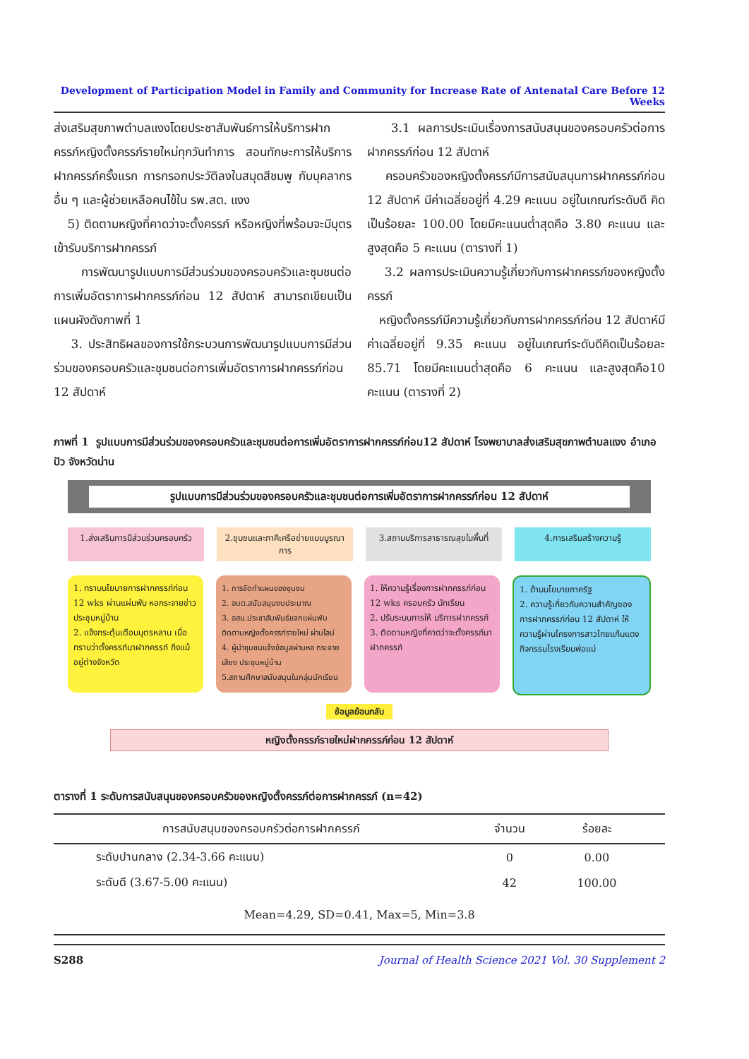Development of Participation Model in Family and Community for Increase Rate of Antenatal Care Before 12 Weeks
ส่งเสริมสุขภาพตำบลแงงโดยประชาสัมพันธ์การให้บริการฝากครรภ์หญิงตั้งครรภ์รายใหม่ทุกวันทำการ สอนทักษะการให้บริการฝากครรภ์ครั้งแรก การกรอกประวัติลงในสมุดสีชมพู กับบุคลากรอื่น ๆ และผู้ช่วยเหลือคนไข้ใน รพ.สต. แงง
5) ติดตามหญิงที่คาดว่าจะตั้งครรภ์ หรือหญิงที่พร้อมจะมีบุตรเข้ารับบริการฝากครรภ์
การพัฒนารูปแบบการมีส่วนร่วมของครอบครัวและชุมชนต่อการเพิ่มอัตราการฝากครรภ์ก่อน 12 สัปดาห์ สามารถเขียนเป็นแผนผังดังภาพที่ 1
3. ประสิทธิผลของการใช้กระบวนการพัฒนารูปแบบการมีส่วนร่วมของครอบครัวและชุมชนต่อการเพิ่มอัตราการฝากครรภ์ก่อน 12 สัปดาห์
3.1 ผลการประเมินเรื่องการสนับสนุนของครอบครัวต่อการฝากครรภ์ก่อน 12 สัปดาห์
ครอบครัวของหญิงตั้งครรภ์มีการสนับสนุนการฝากครรภ์ก่อน 12 สัปดาห์ มีค่าเฉลี่ยอยู่ที่ 4.29 คะแนน อยู่ในเกณฑ์ระดับดี คิดเป็นร้อยละ 100.00 โดยมีคะแนนต่ำสุดคือ 3.80 คะแนน และสูงสุดคือ 5 คะแนน (ตารางที่ 1)
3.2 ผลการประเมินความรู้เกี่ยวกับการฝากครรภ์ของหญิงตั้งครรภ์
หญิงตั้งครรภ์มีความรู้เกี่ยวกับการฝากครรภ์ก่อน 12 สัปดาห์มีค่าเฉลี่ยอยู่ที่ 9.35 คะแนน อยู่ในเกณฑ์ระดับดีคิดเป็นร้อยละ 85.71 โดยมีคะแนนต่ำสุดคือ 6 คะแนน และสูงสุดคือ10 คะแนน (ตารางที่ 2)
ภาพที่ 1 รูปแบบการมีส่วนร่วมของครอบครัวและชุมชนต่อการเพิ่มอัตราการฝากครรภ์ก่อน12 สัปดาห์ โรงพยาบาลส่งเสริมสุขภาพตำบลแงง อำเภอปัว จังหวัดน่าน
รูปแบบการมีส่วนร่วมของครอบครัวและชุมชนต่อการเพิ่มอัตราการฝากครรภ์ก่อน 12 สัปดาห์
1.ส่งเสริมการมีส่วนร่วมครอบครัว
2.ชุมชนและภาคีเครือข่ายแบบบูรณาการ
3.สถานบริการสาธารณสุขในพื้นที่ 4.การเสริมสร้างความรู้
1. ทราบนโยบายการฝากครรภ์ก่อน 12 wks ผ่านแผ่นพับ หอกระจายข่าว ประชุมหมู่บ้าน
2. แจ้งกระตุ้นเตือนบุตรหลาน เมื่อทราบว่าตั้งครรภ์มาฝากครรภ์ ถึงแม้อยู่ต่างจังหวัด
1. การจัดทำแผนของชุมชน
2. อบต.สนับสนุนงบประมาณ
3. อสม.ประชาสัมพันธ์แจกแผ่นพับ ติดตามหญิงตั้งครรภ์รายใหม่ ผ่านไลน์
4. ผู้นำชุมชนแจ้งข้อมูลผ่านหอ กระจายเสียง ประชุมหมู่บ้าน
5.สถานศึกษาสนับสนุนในกลุ่มนักเรียน
1. ให้ความรู้เรื่องการฝากครรภ์ก่อน 12 wks ครอบครัว นักเรียน
2. ปรับระบบการให้ บริการฝากครรภ์
3. ติดตามหญิงที่คาดว่าจะตั้งครรภ์มาฝากครรภ์
1. ด้านนโยบายภาครัฐ
2. ความรู้เกี่ยวกับความสำคัญของการฝากครรภ์ก่อน 12 สัปดาห์ ให้ความรู้ผ่านโครงการสาวไทยแก้มแดง กิจกรรมโรงเรียนพ่อแม่
ข้อมูลย้อนกลับ
หญิงตั้งครรภ์รายใหม่ฝากครรภ์ก่อน 12 สัปดาห์
ตารางที่ 1 ระดับการสนับสนุนของครอบครัวของหญิงตั้งครรภ์ต่อการฝากครรภ์ (n=42)
| การสนับสนุนของครอบครัวต่อการฝากครรภ์ | จำนวน | ร้อยละ | |
| --- | --- | --- | --- |
| ระดับปานกลาง (2.34-3.66 คะแนน) | 0 | 0.00 | |
| ระดับดี (3.67-5.00 คะแนน) | 42 | 100.00 | |
| Mean=4.29, SD=0.41, Max=5, Min=3.8 | | | |
S288 Journal of Health Science 2021 Vol. 30 Supplement 2